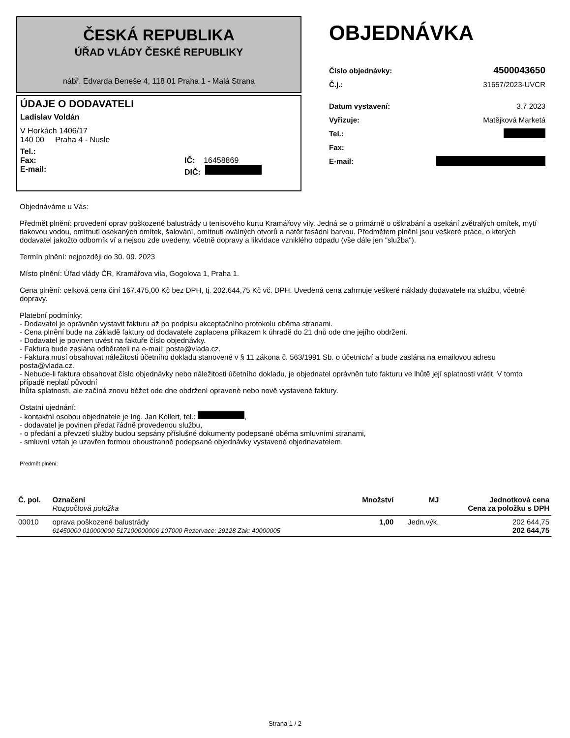ČESKÁ REPUBLIKA
ÚŘAD VLÁDY ČESKÉ REPUBLIKY
nábř. Edvarda Beneše 4, 118 01 Praha 1 - Malá Strana
ÚDAJE O DODAVATELI
Ladislav Voldán
V Horkách 1406/17
140 00 Praha 4 - Nusle
Tel.:
Fax: IČ: 16458869
E-mail: DIČ:
OBJEDNÁVKA
Číslo objednávky: 4500043650
Č.j.: 31657/2023-UVCR
Datum vystavení: 3.7.2023
Vyřizuje: Matějková Marketá
Tel.:
Fax:
E-mail:
Objednáváme u Vás:
Předmět plnění: provedení oprav poškozené balustrády u tenisového kurtu Kramářovy vily. Jedná se o primárně o oškrabání a osekání zvětralých omítek, mytí tlakovou vodou, omítnutí osekaných omítek, šalování, omítnutí oválných otvorů a nátěr fasádní barvou. Předmětem plnění jsou veškeré práce, o kterých dodavatel jakožto odborník ví a nejsou zde uvedeny, včetně dopravy a likvidace vzniklého odpadu (vše dále jen "služba").
Termín plnění: nejpozději do 30. 09. 2023
Místo plnění: Úřad vlády ČR, Kramářova vila, Gogolova 1, Praha 1.
Cena plnění: celková cena činí 167.475,00 Kč bez DPH, tj. 202.644,75 Kč vč. DPH. Uvedená cena zahrnuje veškeré náklady dodavatele na službu, včetně dopravy.
Platební podmínky:
- Dodavatel je oprávněn vystavit fakturu až po podpisu akceptačního protokolu oběma stranami.
- Cena plnění bude na základě faktury od dodavatele zaplacena příkazem k úhradě do 21 dnů ode dne jejího obdržení.
- Dodavatel je povinen uvést na faktuře číslo objednávky.
- Faktura bude zaslána odběrateli na e-mail: posta@vlada.cz.
- Faktura musí obsahovat náležitosti účetního dokladu stanovené v § 11 zákona č. 563/1991 Sb. o účetnictví a bude zaslána na emailovou adresu posta@vlada.cz.
- Nebude-li faktura obsahovat číslo objednávky nebo náležitosti účetního dokladu, je objednatel oprávněn tuto fakturu ve lhůtě její splatnosti vrátit. V tomto případě neplatí původní
lhůta splatnosti, ale začíná znovu běžet ode dne obdržení opravené nebo nově vystavené faktury.
Ostatní ujednání:
- kontaktní osobou objednatele je Ing. Jan Kollert, tel.: ,
- dodavatel je povinen předat řádně provedenou službu,
- o předání a převzetí služby budou sepsány příslušné dokumenty podepsané oběma smluvními stranami,
- smluvní vztah je uzavřen formou oboustranně podepsané objednávky vystavené objednavatelem.
Předmět plnění:
| Č. pol. | Označení Rozpočtová položka | Množství | MJ | Jednotková cena Cena za položku s DPH |
| --- | --- | --- | --- | --- |
| 00010 | oprava poškozené balustrády 61450000 010000000 517100000006 107000 Rezervace: 29128 Zak: 40000005 | 1,00 | Jedn.výk. | 202 644,75 202 644,75 |
Strana 1 / 2